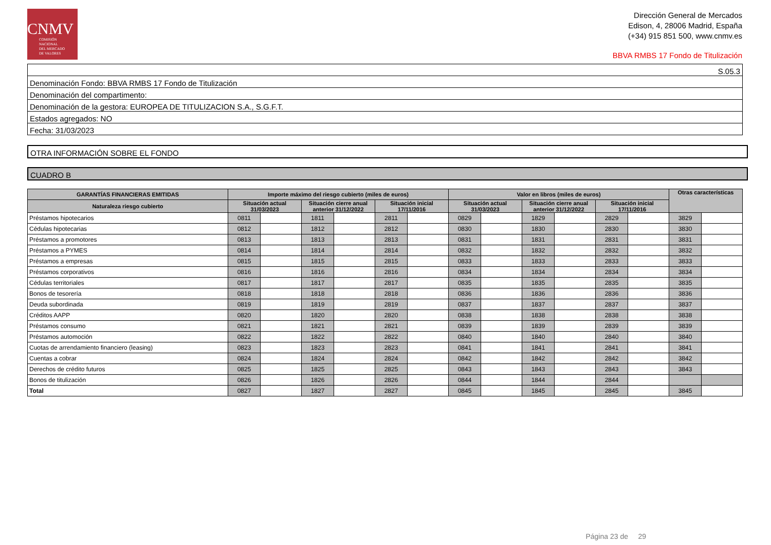CNMV
COMISIÓN
NACIONAL
DEL MERCADO
DE VALORES
Dirección General de Mercados
Edison, 4, 28006 Madrid, España
(+34) 915 851 500, www.cnmv.es
BBVA RMBS 17 Fondo de Titulización
S.05.3
Denominación Fondo: BBVA RMBS 17 Fondo de Titulización
Denominación del compartimento:
Denominación de la gestora: EUROPEA DE TITULIZACION S.A., S.G.F.T.
Estados agregados: NO
Fecha: 31/03/2023
OTRA INFORMACIÓN SOBRE EL FONDO
CUADRO B
| GARANTÍAS FINANCIERAS EMITIDAS | Importe máximo del riesgo cubierto (miles de euros) | | | | | | Valor en libros (miles de euros) | | | | | | Otras características | |
| --- | --- | --- | --- | --- | --- | --- | --- | --- | --- | --- | --- | --- | --- | --- |
| Naturaleza riesgo cubierto | Situación actual 31/03/2023 | | Situación cierre anual anterior 31/12/2022 | | Situación inicial 17/11/2016 | | Situación actual 31/03/2023 | | Situación cierre anual anterior 31/12/2022 | | Situación inicial 17/11/2016 | | | |
| Préstamos hipotecarios | 0811 | | 1811 | | 2811 | | 0829 | | 1829 | | 2829 | | 3829 | |
| Cédulas hipotecarias | 0812 | | 1812 | | 2812 | | 0830 | | 1830 | | 2830 | | 3830 | |
| Préstamos a promotores | 0813 | | 1813 | | 2813 | | 0831 | | 1831 | | 2831 | | 3831 | |
| Préstamos a PYMES | 0814 | | 1814 | | 2814 | | 0832 | | 1832 | | 2832 | | 3832 | |
| Préstamos a empresas | 0815 | | 1815 | | 2815 | | 0833 | | 1833 | | 2833 | | 3833 | |
| Préstamos corporativos | 0816 | | 1816 | | 2816 | | 0834 | | 1834 | | 2834 | | 3834 | |
| Cédulas territoriales | 0817 | | 1817 | | 2817 | | 0835 | | 1835 | | 2835 | | 3835 | |
| Bonos de tesorería | 0818 | | 1818 | | 2818 | | 0836 | | 1836 | | 2836 | | 3836 | |
| Deuda subordinada | 0819 | | 1819 | | 2819 | | 0837 | | 1837 | | 2837 | | 3837 | |
| Créditos AAPP | 0820 | | 1820 | | 2820 | | 0838 | | 1838 | | 2838 | | 3838 | |
| Préstamos consumo | 0821 | | 1821 | | 2821 | | 0839 | | 1839 | | 2839 | | 3839 | |
| Préstamos automoción | 0822 | | 1822 | | 2822 | | 0840 | | 1840 | | 2840 | | 3840 | |
| Cuotas de arrendamiento financiero (leasing) | 0823 | | 1823 | | 2823 | | 0841 | | 1841 | | 2841 | | 3841 | |
| Cuentas a cobrar | 0824 | | 1824 | | 2824 | | 0842 | | 1842 | | 2842 | | 3842 | |
| Derechos de crédito futuros | 0825 | | 1825 | | 2825 | | 0843 | | 1843 | | 2843 | | 3843 | |
| Bonos de titulización | 0826 | | 1826 | | 2826 | | 0844 | | 1844 | | 2844 | | | |
| Total | 0827 | | 1827 | | 2827 | | 0845 | | 1845 | | 2845 | | 3845 | |
Página 23 de 29